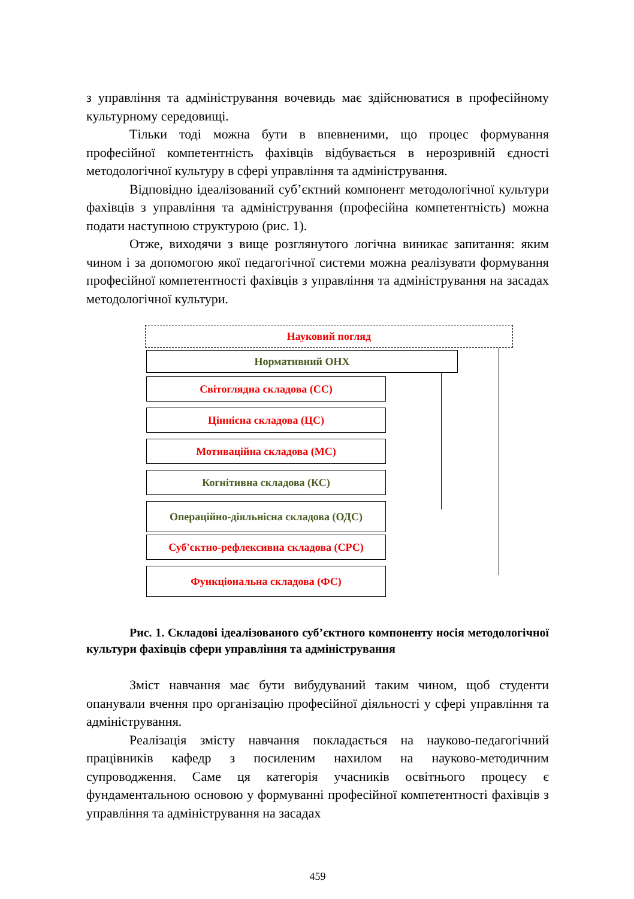з управління та адміністрування вочевидь має здійснюватися в професійному культурному середовищі.
Тільки тоді можна бути в впевненими, що процес формування професійної компетентність фахівців відбувається в нерозривній єдності методологічної культуру в сфері управління та адміністрування.
Відповідно ідеалізований суб’єктний компонент методологічної культури фахівців з управління та адміністрування (професійна компетентність) можна подати наступною структурою (рис. 1).
Отже, виходячи з вище розглянутого логічна виникає запитання: яким чином і за допомогою якої педагогічної системи можна реалізувати формування професійної компетентності фахівців з управління та адміністрування на засадах методологічної культури.
Науковий погляд
Нормативний ОНХ
Світоглядна складова (СС)
Ціннісна складова (ЦС)
Мотиваційна складова (МС)
Когнітивна складова (КС)
Операційно-діяльнісна складова (ОДС)
Суб'єктно-рефлексивна складова (СРС)
Функціональна складова (ФС)
Рис. 1. Складові ідеалізованого суб’єктного компоненту носія методологічної культури фахівців сфери управління та адміністрування
Зміст навчання має бути вибудуваний таким чином, щоб студенти опанували вчення про організацію професійної діяльності у сфері управління та адміністрування.
Реалізація змісту навчання покладається на науково-педагогічний працівників кафедр з посиленим нахилом на науково-методичним супроводження. Саме ця категорія учасників освітнього процесу є фундаментальною основою у формуванні професійної компетентності фахівців з управління та адміністрування на засадах
459